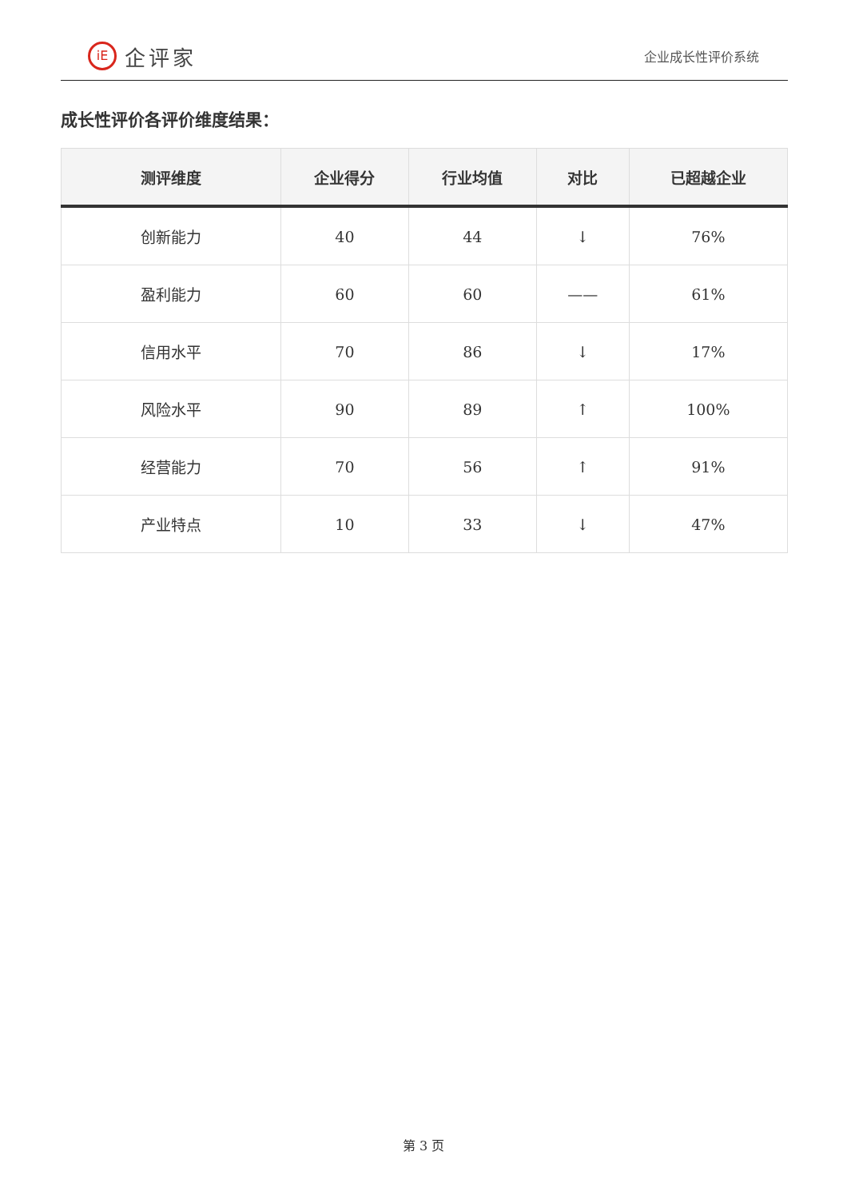iE
企评家
企业成长性评价系统
成长性评价各评价维度结果：
| 测评维度 | 企业得分 | 行业均值 | 对比 | 已超越企业 |
| --- | --- | --- | --- | --- |
| 创新能力 | 40 | 44 | ↓ | 76% |
| 盈利能力 | 60 | 60 | —— | 61% |
| 信用水平 | 70 | 86 | ↓ | 17% |
| 风险水平 | 90 | 89 | ↑ | 100% |
| 经营能力 | 70 | 56 | ↑ | 91% |
| 产业特点 | 10 | 33 | ↓ | 47% |
第 3 页